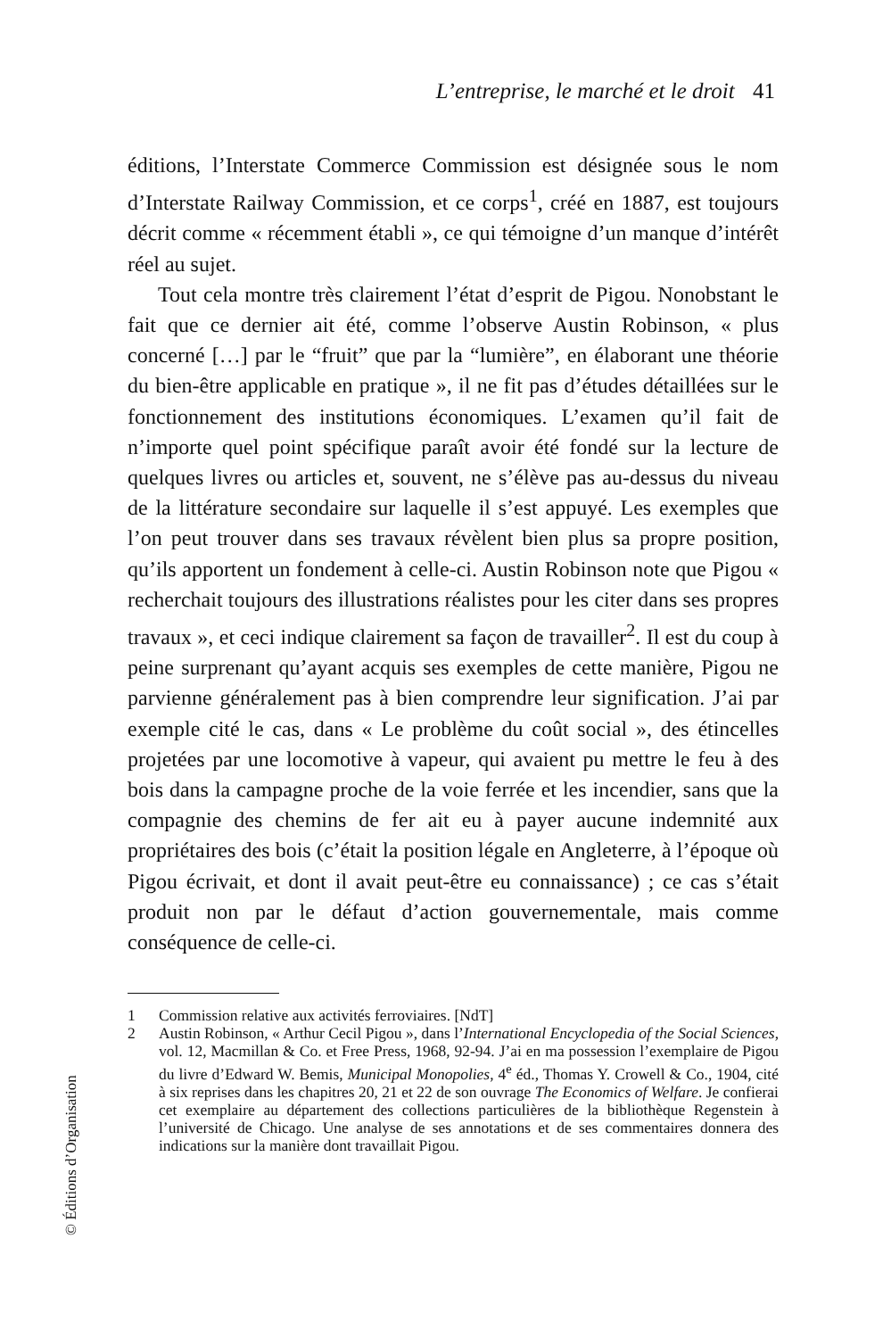L’entreprise, le marché et le droit 41
éditions, l’Interstate Commerce Commission est désignée sous le nom d’Interstate Railway Commission, et ce corps<sup>1</sup>, créé en 1887, est toujours décrit comme « récemment établi », ce qui témoigne d’un manque d’intérêt réel au sujet.
Tout cela montre très clairement l’état d’esprit de Pigou. Nonobstant le fait que ce dernier ait été, comme l’observe Austin Robinson, « plus concerné […] par le “fruit” que par la “lumière”, en élaborant une théorie du bien-être applicable en pratique », il ne fit pas d’études détaillées sur le fonctionnement des institutions économiques. L’examen qu’il fait de n’importe quel point spécifique paraît avoir été fondé sur la lecture de quelques livres ou articles et, souvent, ne s’élève pas au-dessus du niveau de la littérature secondaire sur laquelle il s’est appuyé. Les exemples que l’on peut trouver dans ses travaux révèlent bien plus sa propre position, qu’ils apportent un fondement à celle-ci. Austin Robinson note que Pigou « recherchait toujours des illustrations réalistes pour les citer dans ses propres travaux », et ceci indique clairement sa façon de travailler<sup>2</sup>. Il est du coup à peine surprenant qu’ayant acquis ses exemples de cette manière, Pigou ne parvienne généralement pas à bien comprendre leur signification. J’ai par exemple cité le cas, dans « Le problème du coût social », des étincelles projetées par une locomotive à vapeur, qui avaient pu mettre le feu à des bois dans la campagne proche de la voie ferrée et les incendier, sans que la compagnie des chemins de fer ait eu à payer aucune indemnité aux propriétaires des bois (c’était la position légale en Angleterre, à l’époque où Pigou écrivait, et dont il avait peut-être eu connaissance) ; ce cas s’était produit non par le défaut d’action gouvernementale, mais comme conséquence de celle-ci.
1 Commission relative aux activités ferroviaires. [NdT]
2 Austin Robinson, « Arthur Cecil Pigou », dans l’International Encyclopedia of the Social Sciences, vol. 12, Macmillan & Co. et Free Press, 1968, 92-94. J’ai en ma possession l’exemplaire de Pigou du livre d’Edward W. Bemis, Municipal Monopolies, 4<sup>e</sup> éd., Thomas Y. Crowell & Co., 1904, cité à six reprises dans les chapitres 20, 21 et 22 de son ouvrage The Economics of Welfare. Je confierai cet exemplaire au département des collections particulières de la bibliothèque Regenstein à l’université de Chicago. Une analyse de ses annotations et de ses commentaires donnera des indications sur la manière dont travaillait Pigou.
© Éditions d’Organisation